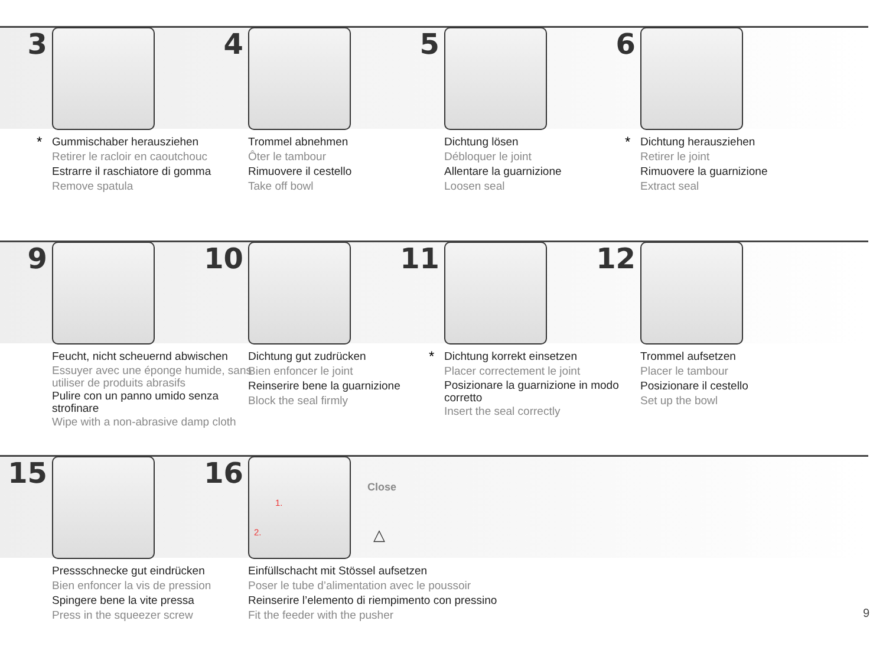3
*
Gummischaber herausziehen
Retirer le racloir en caoutchouc
Estrarre il raschiatore di gomma
Remove spatula
4
Trommel abnehmen
Ôter le tambour
Rimuovere il cestello
Take off bowl
5
Dichtung lösen
Débloquer le joint
Allentare la guarnizione
Loosen seal
6
*
Dichtung herausziehen
Retirer le joint
Rimuovere la guarnizione
Extract seal
9
Feucht, nicht scheuernd abwischen
Essuyer avec une éponge humide, sans utiliser de produits abrasifs
Pulire con un panno umido senza strofinare
Wipe with a non-abrasive damp cloth
10
Dichtung gut zudrücken
Bien enfoncer le joint
Reinserire bene la guarnizione
Block the seal firmly
11
*
Dichtung korrekt einsetzen
Placer correctement le joint
Posizionare la guarnizione in modo corretto
Insert the seal correctly
12
Trommel aufsetzen
Placer le tambour
Posizionare il cestello
Set up the bowl
15
Pressschnecke gut eindrücken
Bien enfoncer la vis de pression
Spingere bene la vite pressa
Press in the squeezer screw
16 1.
2.
Close
△
Einfüllschacht mit Stössel aufsetzen
Poser le tube d’alimentation avec le poussoir
Reinserire l’elemento di riempimento con pressino
Fit the feeder with the pusher
9